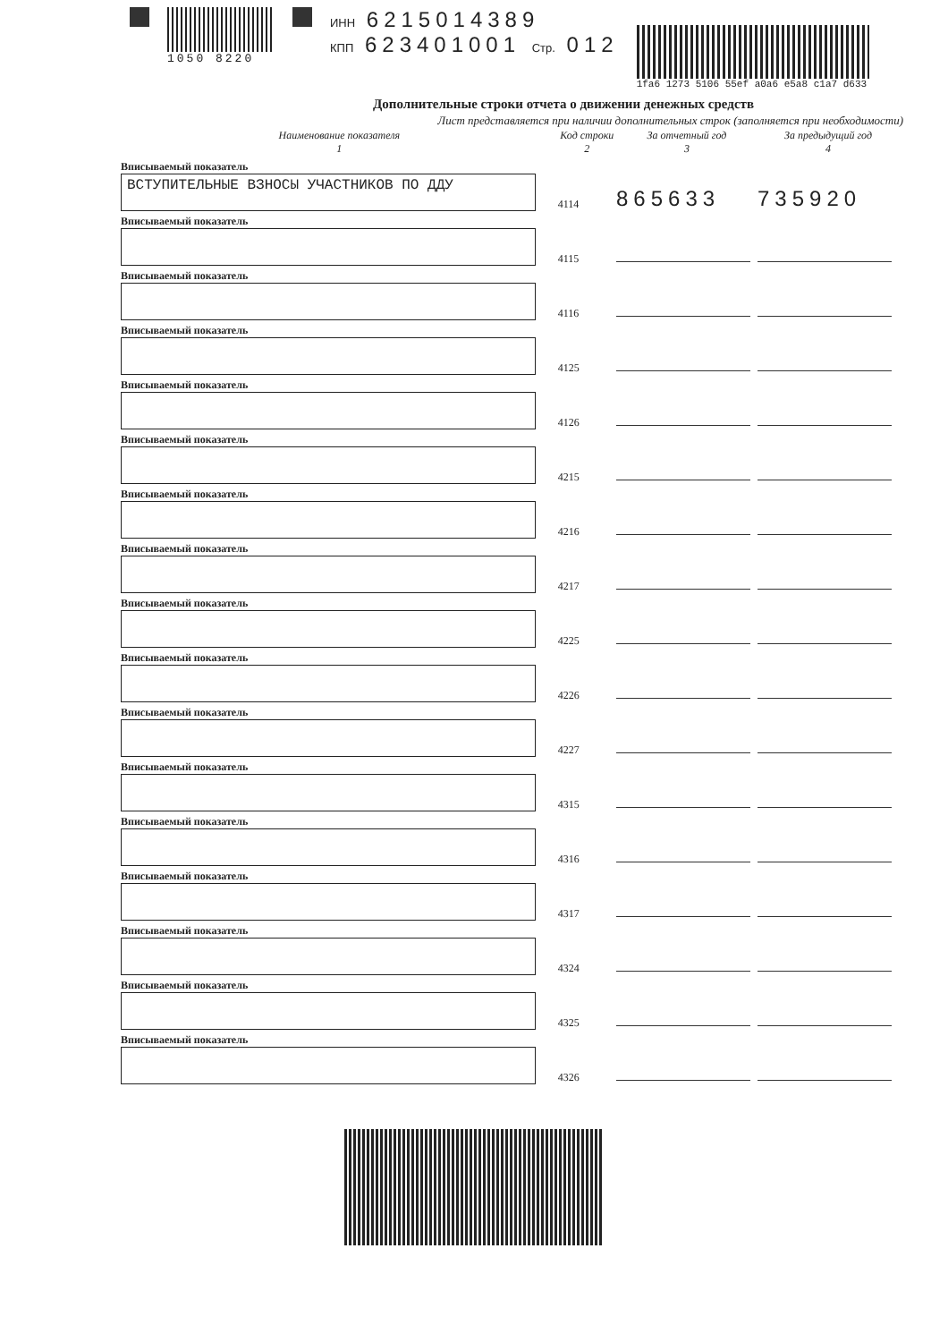1050 8220 ИНН 6215014389
КПП 623401001 Стр. 012
1fa6 1273 5106 55ef a0a6 e5a8 c1a7 d633
Дополнительные строки отчета о движении денежных средств
Лист представляется при наличии дополнительных строк (заполняется при необходимости)
| Наименование показателя 1 | Код строки 2 | За отчетный год 3 | За предыдущий год 4 |
| --- | --- | --- | --- |
| Вписываемый показатель | | | |
| ВСТУПИТЕЛЬНЫЕ ВЗНОСЫ УЧАСТНИКОВ ПО ДДУ | 4114 | 865633 | 735920 |
| Вписываемый показатель | | | |
| | 4115 | | |
| Вписываемый показатель | | | |
| | 4116 | | |
| Вписываемый показатель | | | |
| | 4125 | | |
| Вписываемый показатель | | | |
| | 4126 | | |
| Вписываемый показатель | | | |
| | 4215 | | |
| Вписываемый показатель | | | |
| | 4216 | | |
| Вписываемый показатель | | | |
| | 4217 | | |
| Вписываемый показатель | | | |
| | 4225 | | |
| Вписываемый показатель | | | |
| | 4226 | | |
| Вписываемый показатель | | | |
| | 4227 | | |
| Вписываемый показатель | | | |
| | 4315 | | |
| Вписываемый показатель | | | |
| | 4316 | | |
| Вписываемый показатель | | | |
| | 4317 | | |
| Вписываемый показатель | | | |
| | 4324 | | |
| Вписываемый показатель | | | |
| | 4325 | | |
| Вписываемый показатель | | | |
| | 4326 | | |